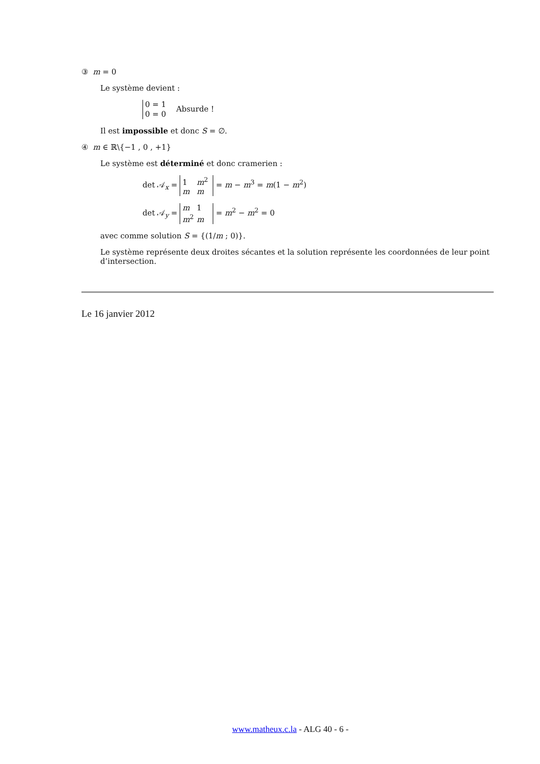③ m = 0
Le système devient :
0 = 1
0 = 0 Absurde !
Il est impossible et donc S = ∅.
④ m ∈ ℝ\{−1 , 0 , +1}
Le système est déterminé et donc cramerien :
det 𝒜<sub>x</sub> = 1 m<sup>2</sup>
m m = m − m<sup>3</sup> = m(1 − m<sup>2</sup>)
det 𝒜<sub>y</sub> = m 1
m<sup>2</sup> m = m<sup>2</sup> − m<sup>2</sup> = 0
avec comme solution S = {(1/m ; 0)}.
Le système représente deux droites sécantes et la solution représente les coordonnées de leur point d’intersection.
Le 16 janvier 2012
www.matheux.c.la - ALG 40 - 6 -